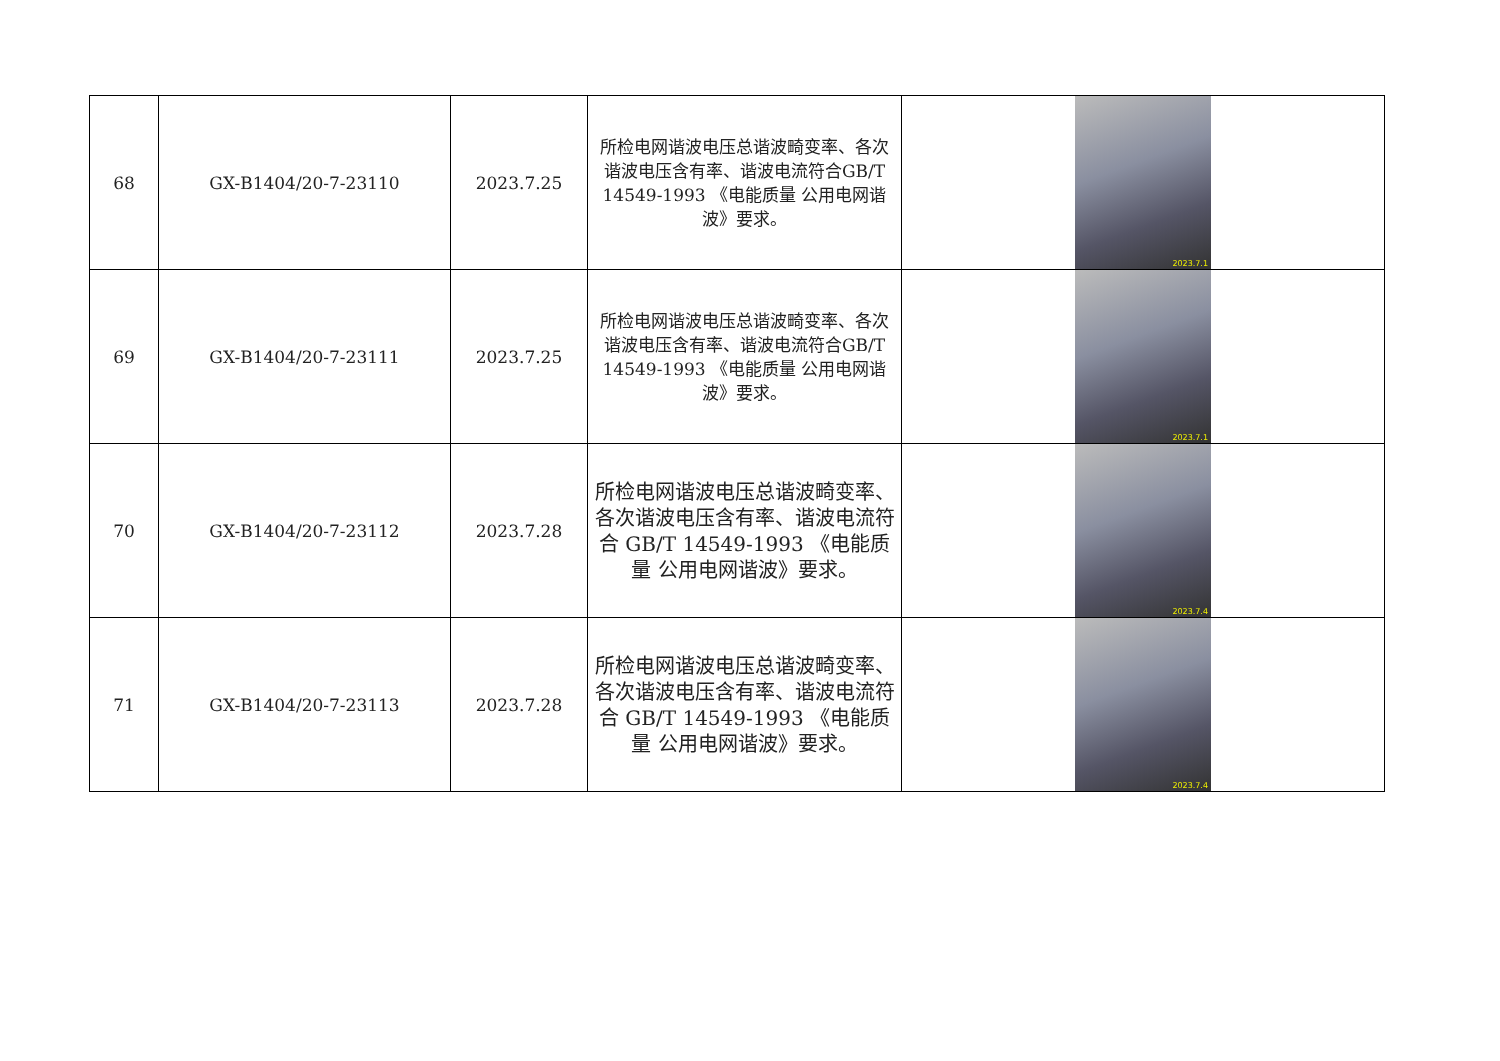| 68 | GX-B1404/20-7-23110 | 2023.7.25 | 所检电网谐波电压总谐波畸变率、各次谐波电压含有率、谐波电流符合GB/T 14549-1993 《电能质量 公用电网谐波》要求。 | 2023.7.1 |
| 69 | GX-B1404/20-7-23111 | 2023.7.25 | 所检电网谐波电压总谐波畸变率、各次谐波电压含有率、谐波电流符合GB/T 14549-1993 《电能质量 公用电网谐波》要求。 | 2023.7.1 |
| 70 | GX-B1404/20-7-23112 | 2023.7.28 | 所检电网谐波电压总谐波畸变率、各次谐波电压含有率、谐波电流符合 GB/T 14549-1993 《电能质量 公用电网谐波》要求。 | 2023.7.4 |
| 71 | GX-B1404/20-7-23113 | 2023.7.28 | 所检电网谐波电压总谐波畸变率、各次谐波电压含有率、谐波电流符合 GB/T 14549-1993 《电能质量 公用电网谐波》要求。 | 2023.7.4 |